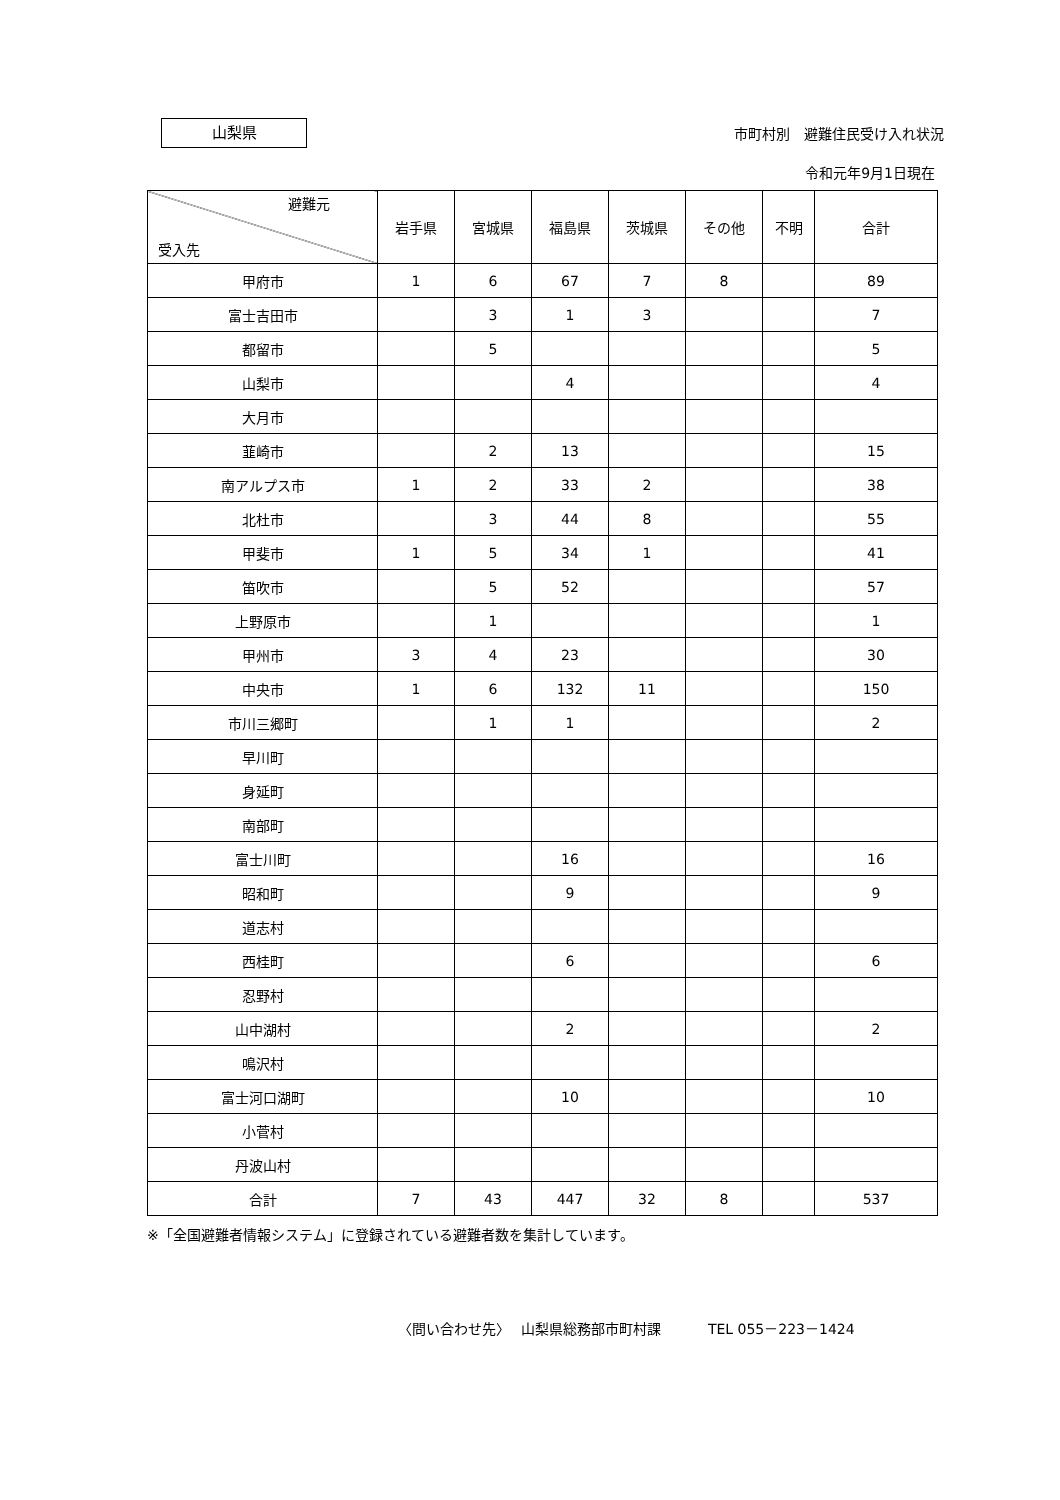山梨県
市町村別　避難住民受け入れ状況
令和元年9月1日現在
| 避難元 受入先 | 岩手県 | 宮城県 | 福島県 | 茨城県 | その他 | 不明 | 合計 |
| --- | --- | --- | --- | --- | --- | --- | --- |
| 甲府市 | 1 | 6 | 67 | 7 | 8 | | 89 |
| 富士吉田市 | | 3 | 1 | 3 | | | 7 |
| 都留市 | | 5 | | | | | 5 |
| 山梨市 | | | 4 | | | | 4 |
| 大月市 | | | | | | | |
| 韮崎市 | | 2 | 13 | | | | 15 |
| 南アルプス市 | 1 | 2 | 33 | 2 | | | 38 |
| 北杜市 | | 3 | 44 | 8 | | | 55 |
| 甲斐市 | 1 | 5 | 34 | 1 | | | 41 |
| 笛吹市 | | 5 | 52 | | | | 57 |
| 上野原市 | | 1 | | | | | 1 |
| 甲州市 | 3 | 4 | 23 | | | | 30 |
| 中央市 | 1 | 6 | 132 | 11 | | | 150 |
| 市川三郷町 | | 1 | 1 | | | | 2 |
| 早川町 | | | | | | | |
| 身延町 | | | | | | | |
| 南部町 | | | | | | | |
| 富士川町 | | | 16 | | | | 16 |
| 昭和町 | | | 9 | | | | 9 |
| 道志村 | | | | | | | |
| 西桂町 | | | 6 | | | | 6 |
| 忍野村 | | | | | | | |
| 山中湖村 | | | 2 | | | | 2 |
| 鳴沢村 | | | | | | | |
| 富士河口湖町 | | | 10 | | | | 10 |
| 小菅村 | | | | | | | |
| 丹波山村 | | | | | | | |
| 合計 | 7 | 43 | 447 | 32 | 8 | | 537 |
※「全国避難者情報システム」に登録されている避難者数を集計しています。
〈問い合わせ先〉　 山梨県総務部市町村課　　　 TEL 055－223－1424